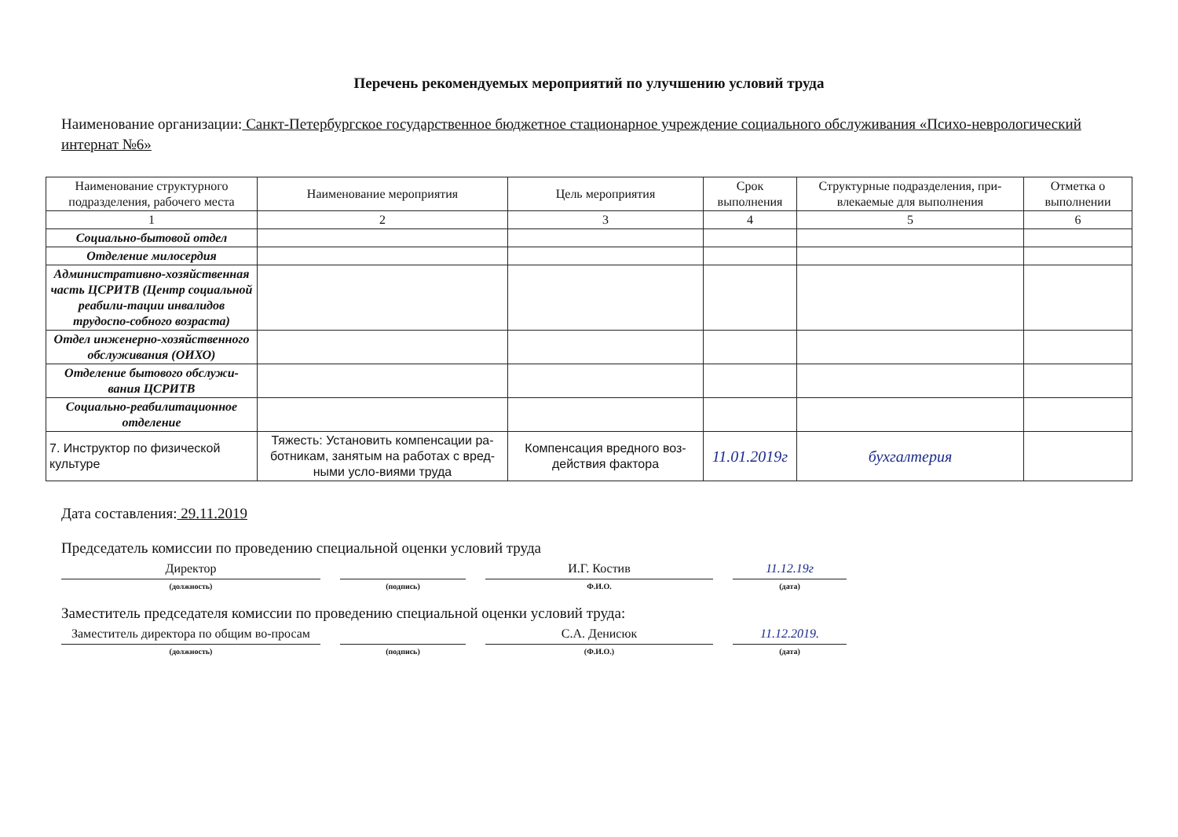Перечень рекомендуемых мероприятий по улучшению условий труда
Наименование организации: Санкт-Петербургское государственное бюджетное стационарное учреждение социального обслуживания «Психо-неврологический интернат №6»
| Наименование структурного подразделения, рабочего места | Наименование мероприятия | Цель мероприятия | Срок выполнения | Структурные подразделения, при-влекаемые для выполнения | Отметка о выполнении |
| --- | --- | --- | --- | --- | --- |
| 1 | 2 | 3 | 4 | 5 | 6 |
| Социально-бытовой отдел | | | | | |
| Отделение милосердия | | | | | |
| Административно-хозяйственная часть ЦСРИТВ (Центр социальной реабили-тации инвалидов трудоспо-собного возраста) | | | | | |
| Отдел инженерно-хозяйственного обслуживания (ОИХО) | | | | | |
| Отделение бытового обслужи-вания ЦСРИТВ | | | | | |
| Социально-реабилитационное отделение | | | | | |
| 7. Инструктор по физической культуре | Тяжесть: Установить компенсации ра-ботникам, занятым на работах с вред-ными усло-виями труда | Компенсация вредного воз-действия фактора | 11.01.2019г | бухгалтерия | |
Дата составления: 29.11.2019
Председатель комиссии по проведению специальной оценки условий труда
Директор
(должность)
(подпись)
И.Г. Костив
Ф.И.О.
11.12.19г
(дата)
Заместитель председателя комиссии по проведению специальной оценки условий труда:
Заместитель директора по общим во-просам
(должность)
(подпись)
С.А. Денисюк
(Ф.И.О.)
11.12.2019.
(дата)